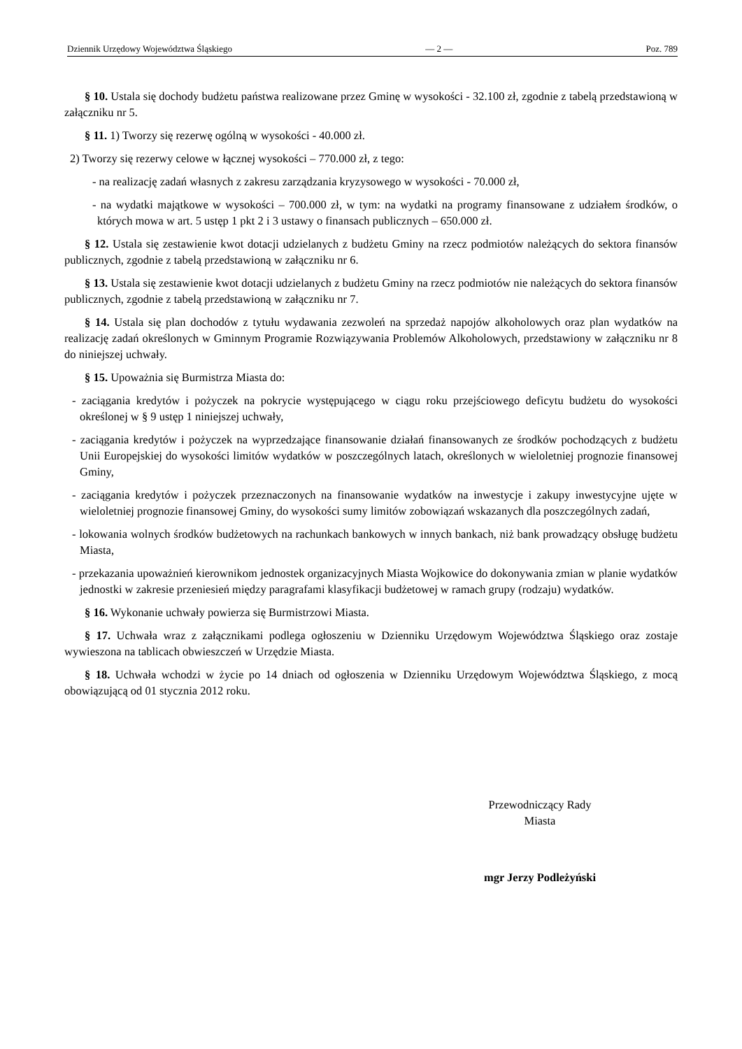Dziennik Urzędowy Województwa Śląskiego — 2 — Poz. 789
§ 10. Ustala się dochody budżetu państwa realizowane przez Gminę w wysokości - 32.100 zł, zgodnie z tabelą przedstawioną w załączniku nr 5.
§ 11. 1) Tworzy się rezerwę ogólną w wysokości - 40.000 zł.
2) Tworzy się rezerwy celowe w łącznej wysokości – 770.000 zł, z tego:
- na realizację zadań własnych z zakresu zarządzania kryzysowego w wysokości - 70.000 zł,
- na wydatki majątkowe w wysokości – 700.000 zł, w tym: na wydatki na programy finansowane z udziałem środków, o których mowa w art. 5 ustęp 1 pkt 2 i 3 ustawy o finansach publicznych – 650.000 zł.
§ 12. Ustala się zestawienie kwot dotacji udzielanych z budżetu Gminy na rzecz podmiotów należących do sektora finansów publicznych, zgodnie z tabelą przedstawioną w załączniku nr 6.
§ 13. Ustala się zestawienie kwot dotacji udzielanych z budżetu Gminy na rzecz podmiotów nie należących do sektora finansów publicznych, zgodnie z tabelą przedstawioną w załączniku nr 7.
§ 14. Ustala się plan dochodów z tytułu wydawania zezwoleń na sprzedaż napojów alkoholowych oraz plan wydatków na realizację zadań określonych w Gminnym Programie Rozwiązywania Problemów Alkoholowych, przedstawiony w załączniku nr 8 do niniejszej uchwały.
§ 15. Upoważnia się Burmistrza Miasta do:
- zaciągania kredytów i pożyczek na pokrycie występującego w ciągu roku przejściowego deficytu budżetu do wysokości określonej w § 9 ustęp 1 niniejszej uchwały,
- zaciągania kredytów i pożyczek na wyprzedzające finansowanie działań finansowanych ze środków pochodzących z budżetu Unii Europejskiej do wysokości limitów wydatków w poszczególnych latach, określonych w wieloletniej prognozie finansowej Gminy,
- zaciągania kredytów i pożyczek przeznaczonych na finansowanie wydatków na inwestycje i zakupy inwestycyjne ujęte w wieloletniej prognozie finansowej Gminy, do wysokości sumy limitów zobowiązań wskazanych dla poszczególnych zadań,
- lokowania wolnych środków budżetowych na rachunkach bankowych w innych bankach, niż bank prowadzący obsługę budżetu Miasta,
- przekazania upoważnień kierownikom jednostek organizacyjnych Miasta Wojkowice do dokonywania zmian w planie wydatków jednostki w zakresie przeniesień między paragrafami klasyfikacji budżetowej w ramach grupy (rodzaju) wydatków.
§ 16. Wykonanie uchwały powierza się Burmistrzowi Miasta.
§ 17. Uchwała wraz z załącznikami podlega ogłoszeniu w Dzienniku Urzędowym Województwa Śląskiego oraz zostaje wywieszona na tablicach obwieszczeń w Urzędzie Miasta.
§ 18. Uchwała wchodzi w życie po 14 dniach od ogłoszenia w Dzienniku Urzędowym Województwa Śląskiego, z mocą obowiązującą od 01 stycznia 2012 roku.
Przewodniczący Rady
Miasta
mgr Jerzy Podleżyński